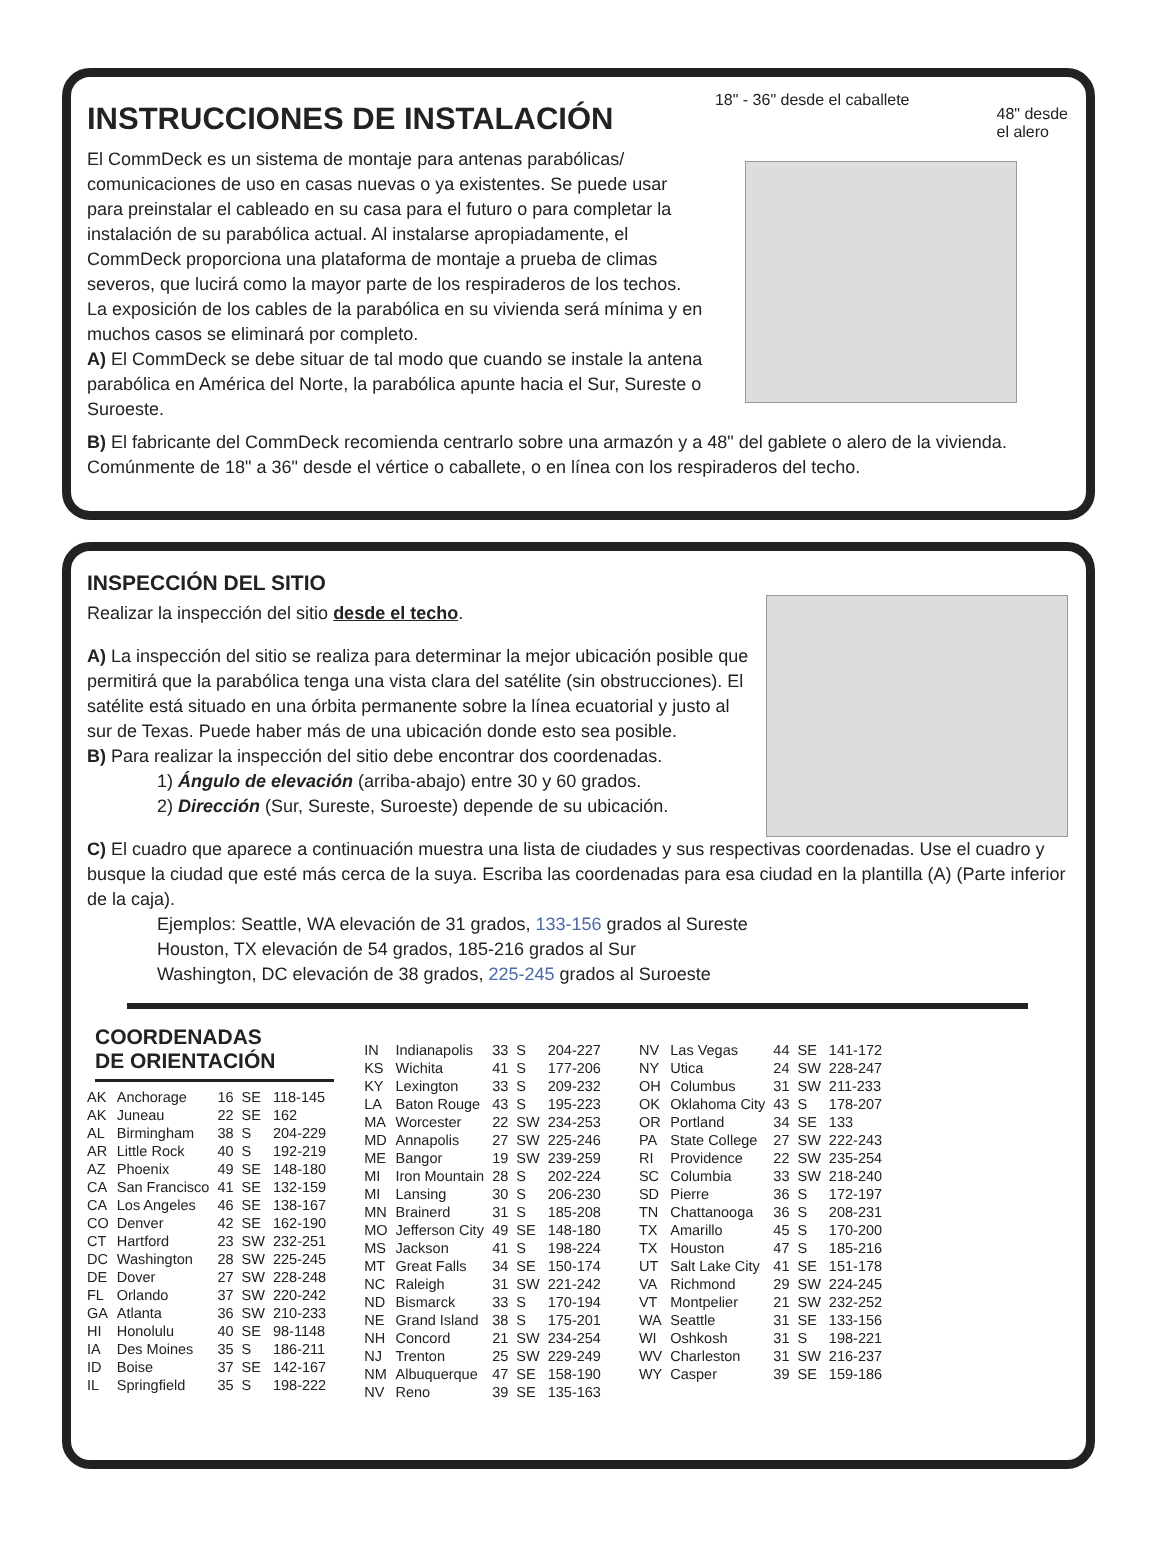INSTRUCCIONES DE INSTALACIÓN
El CommDeck es un sistema de montaje para antenas parabólicas/ comunicaciones de uso en casas nuevas o ya existentes. Se puede usar para preinstalar el cableado en su casa para el futuro o para completar la instalación de su parabólica actual. Al instalarse apropiadamente, el CommDeck proporciona una plataforma de montaje a prueba de climas severos, que lucirá como la mayor parte de los respiraderos de los techos.
La exposición de los cables de la parabólica en su vivienda será mínima y en muchos casos se eliminará por completo.
A) El CommDeck se debe situar de tal modo que cuando se instale la antena parabólica en América del Norte, la parabólica apunte hacia el Sur, Sureste o Suroeste.
18" - 36" desde el caballete 48" desde
el alero
B) El fabricante del CommDeck recomienda centrarlo sobre una armazón y a 48" del gablete o alero de la vivienda. Comúnmente de 18" a 36" desde el vértice o caballete, o en línea con los respiraderos del techo.
INSPECCIÓN DEL SITIO
Realizar la inspección del sitio desde el techo.
A) La inspección del sitio se realiza para determinar la mejor ubicación posible que permitirá que la parabólica tenga una vista clara del satélite (sin obstrucciones). El satélite está situado en una órbita permanente sobre la línea ecuatorial y justo al sur de Texas. Puede haber más de una ubicación donde esto sea posible.
B) Para realizar la inspección del sitio debe encontrar dos coordenadas.
1) Ángulo de elevación (arriba-abajo) entre 30 y 60 grados.
2) Dirección (Sur, Sureste, Suroeste) depende de su ubicación.
C) El cuadro que aparece a continuación muestra una lista de ciudades y sus respectivas coordenadas. Use el cuadro y busque la ciudad que esté más cerca de la suya. Escriba las coordenadas para esa ciudad en la plantilla (A) (Parte inferior de la caja).
Ejemplos: Seattle, WA elevación de 31 grados, 133-156 grados al Sureste
Houston, TX elevación de 54 grados, 185-216 grados al Sur
Washington, DC elevación de 38 grados, 225-245 grados al Suroeste
COORDENADAS
DE ORIENTACIÓN
| AK | Anchorage | 16 | SE | 118-145 |
| AK | Juneau | 22 | SE | 162 |
| AL | Birmingham | 38 | S | 204-229 |
| AR | Little Rock | 40 | S | 192-219 |
| AZ | Phoenix | 49 | SE | 148-180 |
| CA | San Francisco | 41 | SE | 132-159 |
| CA | Los Angeles | 46 | SE | 138-167 |
| CO | Denver | 42 | SE | 162-190 |
| CT | Hartford | 23 | SW | 232-251 |
| DC | Washington | 28 | SW | 225-245 |
| DE | Dover | 27 | SW | 228-248 |
| FL | Orlando | 37 | SW | 220-242 |
| GA | Atlanta | 36 | SW | 210-233 |
| HI | Honolulu | 40 | SE | 98-1148 |
| IA | Des Moines | 35 | S | 186-211 |
| ID | Boise | 37 | SE | 142-167 |
| IL | Springfield | 35 | S | 198-222 |
| IN | Indianapolis | 33 | S | 204-227 |
| KS | Wichita | 41 | S | 177-206 |
| KY | Lexington | 33 | S | 209-232 |
| LA | Baton Rouge | 43 | S | 195-223 |
| MA | Worcester | 22 | SW | 234-253 |
| MD | Annapolis | 27 | SW | 225-246 |
| ME | Bangor | 19 | SW | 239-259 |
| MI | Iron Mountain | 28 | S | 202-224 |
| MI | Lansing | 30 | S | 206-230 |
| MN | Brainerd | 31 | S | 185-208 |
| MO | Jefferson City | 49 | SE | 148-180 |
| MS | Jackson | 41 | S | 198-224 |
| MT | Great Falls | 34 | SE | 150-174 |
| NC | Raleigh | 31 | SW | 221-242 |
| ND | Bismarck | 33 | S | 170-194 |
| NE | Grand Island | 38 | S | 175-201 |
| NH | Concord | 21 | SW | 234-254 |
| NJ | Trenton | 25 | SW | 229-249 |
| NM | Albuquerque | 47 | SE | 158-190 |
| NV | Reno | 39 | SE | 135-163 |
| NV | Las Vegas | 44 | SE | 141-172 |
| NY | Utica | 24 | SW | 228-247 |
| OH | Columbus | 31 | SW | 211-233 |
| OK | Oklahoma City | 43 | S | 178-207 |
| OR | Portland | 34 | SE | 133 |
| PA | State College | 27 | SW | 222-243 |
| RI | Providence | 22 | SW | 235-254 |
| SC | Columbia | 33 | SW | 218-240 |
| SD | Pierre | 36 | S | 172-197 |
| TN | Chattanooga | 36 | S | 208-231 |
| TX | Amarillo | 45 | S | 170-200 |
| TX | Houston | 47 | S | 185-216 |
| UT | Salt Lake City | 41 | SE | 151-178 |
| VA | Richmond | 29 | SW | 224-245 |
| VT | Montpelier | 21 | SW | 232-252 |
| WA | Seattle | 31 | SE | 133-156 |
| WI | Oshkosh | 31 | S | 198-221 |
| WV | Charleston | 31 | SW | 216-237 |
| WY | Casper | 39 | SE | 159-186 |